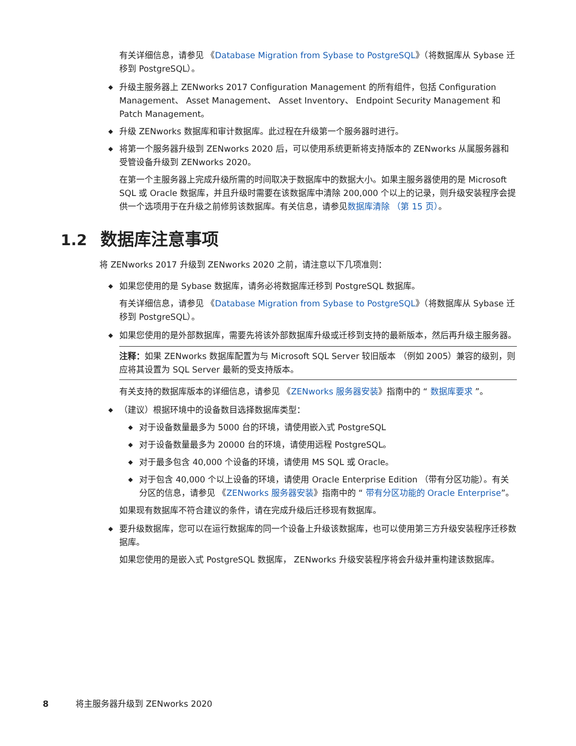有关详细信息，请参见 《Database Migration from Sybase to PostgreSQL》（将数据库从 Sybase 迁移到 PostgreSQL）。
◆ 升级主服务器上 ZENworks 2017 Configuration Management 的所有组件，包括 Configuration Management、 Asset Management、 Asset Inventory、 Endpoint Security Management 和 Patch Management。
◆ 升级 ZENworks 数据库和审计数据库。此过程在升级第一个服务器时进行。
◆ 将第一个服务器升级到 ZENworks 2020 后，可以使用系统更新将支持版本的 ZENworks 从属服务器和受管设备升级到 ZENworks 2020。
在第一个主服务器上完成升级所需的时间取决于数据库中的数据大小。如果主服务器使用的是 Microsoft SQL 或 Oracle 数据库，并且升级时需要在该数据库中清除 200,000 个以上的记录，则升级安装程序会提供一个选项用于在升级之前修剪该数据库。有关信息，请参见数据库清除 （第 15 页）。
1.2 数据库注意事项
将 ZENworks 2017 升级到 ZENworks 2020 之前，请注意以下几项准则：
◆ 如果您使用的是 Sybase 数据库，请务必将数据库迁移到 PostgreSQL 数据库。
有关详细信息，请参见 《Database Migration from Sybase to PostgreSQL》（将数据库从 Sybase 迁移到 PostgreSQL）。
◆ 如果您使用的是外部数据库，需要先将该外部数据库升级或迁移到支持的最新版本，然后再升级主服务器。
注释：如果 ZENworks 数据库配置为与 Microsoft SQL Server 较旧版本 （例如 2005）兼容的级别，则应将其设置为 SQL Server 最新的受支持版本。
有关支持的数据库版本的详细信息，请参见 《ZENworks 服务器安装》指南中的 “ 数据库要求 ”。
◆ （建议）根据环境中的设备数目选择数据库类型：
◆ 对于设备数量最多为 5000 台的环境，请使用嵌入式 PostgreSQL
◆ 对于设备数量最多为 20000 台的环境，请使用远程 PostgreSQL。
◆ 对于最多包含 40,000 个设备的环境，请使用 MS SQL 或 Oracle。
◆ 对于包含 40,000 个以上设备的环境，请使用 Oracle Enterprise Edition （带有分区功能）。有关分区的信息，请参见 《ZENworks 服务器安装》指南中的 “ 带有分区功能的 Oracle Enterprise”。
如果现有数据库不符合建议的条件，请在完成升级后迁移现有数据库。
◆ 要升级数据库，您可以在运行数据库的同一个设备上升级该数据库，也可以使用第三方升级安装程序迁移数据库。
如果您使用的是嵌入式 PostgreSQL 数据库， ZENworks 升级安装程序将会升级并重构建该数据库。
8 将主服务器升级到 ZENworks 2020